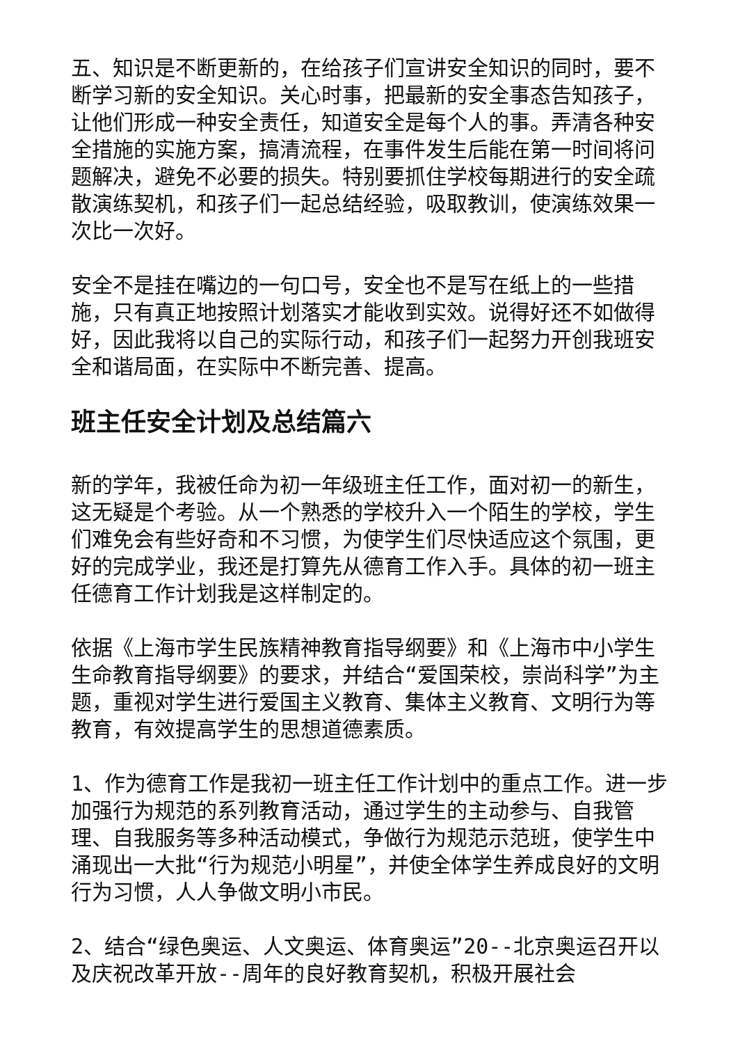五、知识是不断更新的，在给孩子们宣讲安全知识的同时，要不断学习新的安全知识。关心时事，把最新的安全事态告知孩子，让他们形成一种安全责任，知道安全是每个人的事。弄清各种安全措施的实施方案，搞清流程，在事件发生后能在第一时间将问题解决，避免不必要的损失。特别要抓住学校每期进行的安全疏散演练契机，和孩子们一起总结经验，吸取教训，使演练效果一次比一次好。
安全不是挂在嘴边的一句口号，安全也不是写在纸上的一些措施，只有真正地按照计划落实才能收到实效。说得好还不如做得好，因此我将以自己的实际行动，和孩子们一起努力开创我班安全和谐局面，在实际中不断完善、提高。
班主任安全计划及总结篇六
新的学年，我被任命为初一年级班主任工作，面对初一的新生，这无疑是个考验。从一个熟悉的学校升入一个陌生的学校，学生们难免会有些好奇和不习惯，为使学生们尽快适应这个氛围，更好的完成学业，我还是打算先从德育工作入手。具体的初一班主任德育工作计划我是这样制定的。
依据《上海市学生民族精神教育指导纲要》和《上海市中小学生生命教育指导纲要》的要求，并结合“爱国荣校，崇尚科学”为主题，重视对学生进行爱国主义教育、集体主义教育、文明行为等教育，有效提高学生的思想道德素质。
1、作为德育工作是我初一班主任工作计划中的重点工作。进一步加强行为规范的系列教育活动，通过学生的主动参与、自我管理、自我服务等多种活动模式，争做行为规范示范班，使学生中涌现出一大批“行为规范小明星”，并使全体学生养成良好的文明行为习惯，人人争做文明小市民。
2、结合“绿色奥运、人文奥运、体育奥运”20--北京奥运召开以及庆祝改革开放--周年的良好教育契机，积极开展社会